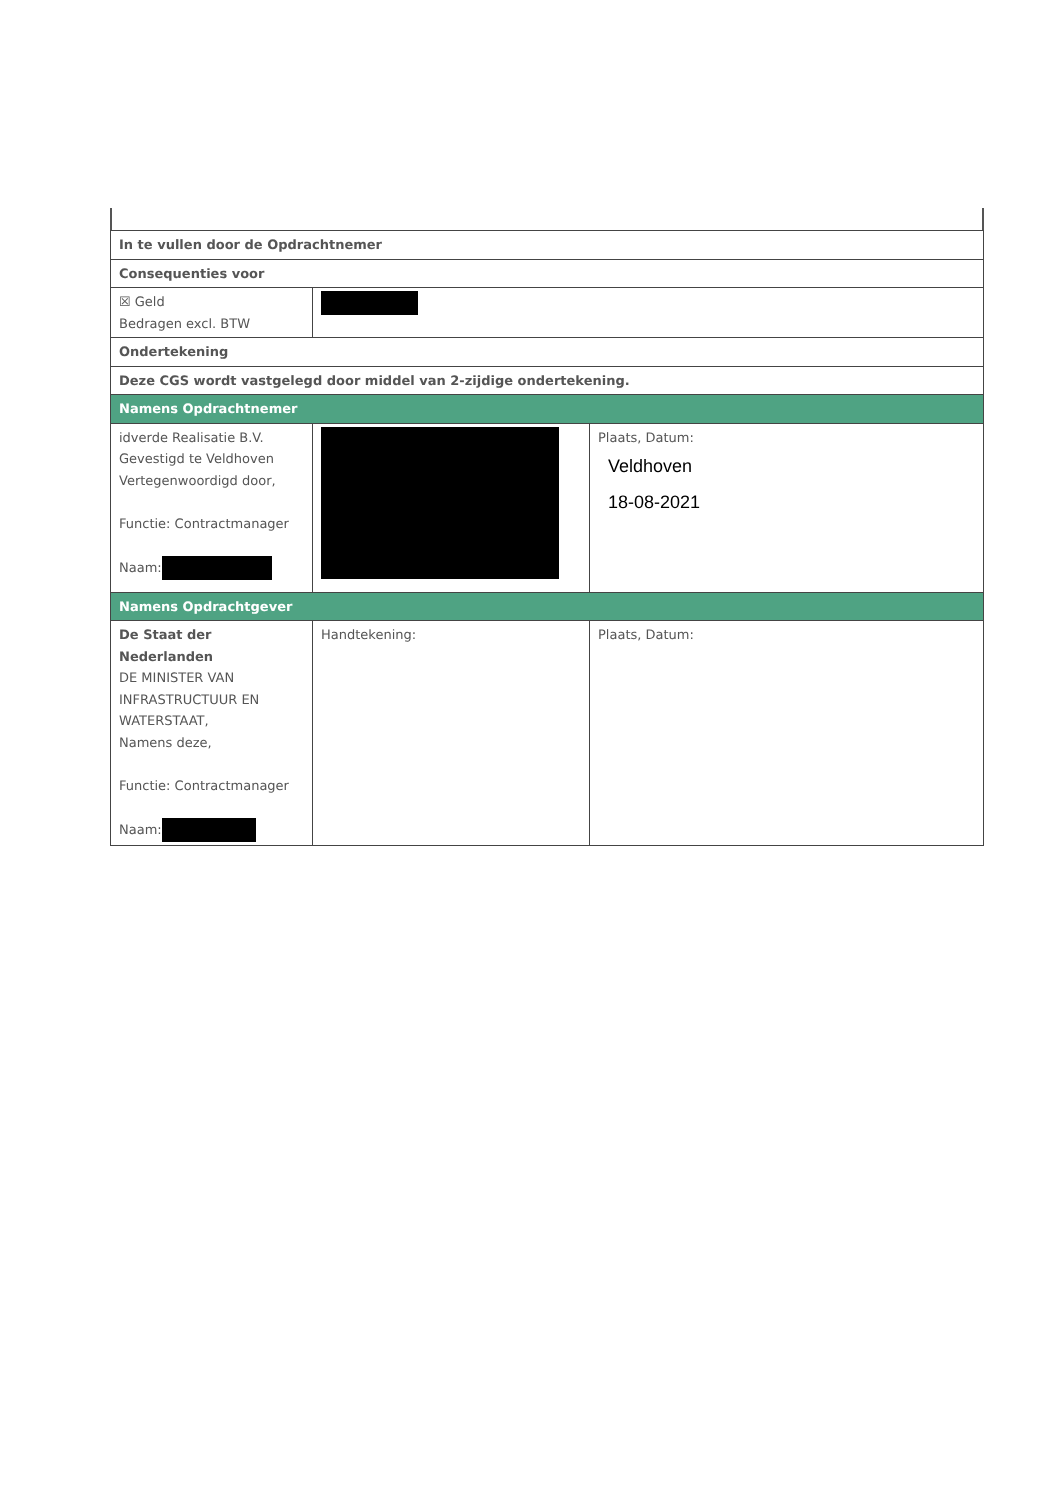| In te vullen door de Opdrachtnemer | | |
| Consequenties voor | | |
| ☒ Geld Bedragen excl. BTW | | |
| Ondertekening | | |
| Deze CGS wordt vastgelegd door middel van 2-zijdige ondertekening. | | |
| Namens Opdrachtnemer | | |
| idverde Realisatie B.V. Gevestigd te Veldhoven Vertegenwoordigd door, Functie: Contractmanager Naam: | | Plaats, Datum: Veldhoven 18-08-2021 |
| Namens Opdrachtgever | | |
| De Staat der Nederlanden DE MINISTER VAN INFRASTRUCTUUR EN WATERSTAAT, Namens deze, Functie: Contractmanager Naam: | Handtekening: | Plaats, Datum: |